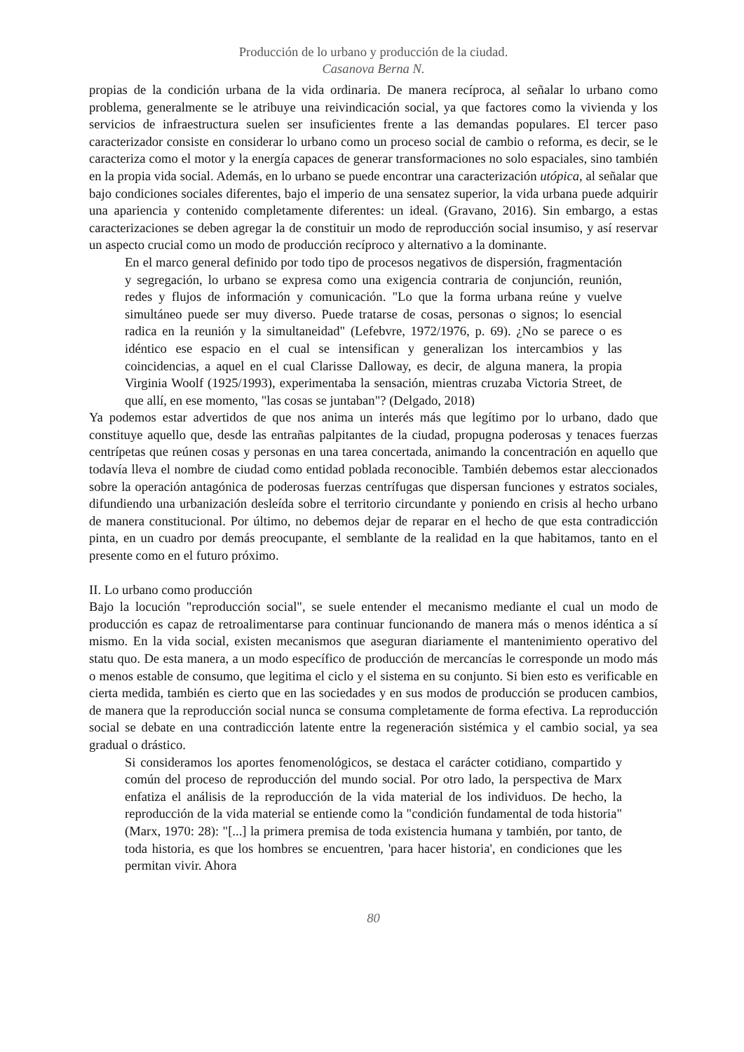Producción de lo urbano y producción de la ciudad.
Casanova Berna N.
propias de la condición urbana de la vida ordinaria. De manera recíproca, al señalar lo urbano como problema, generalmente se le atribuye una reivindicación social, ya que factores como la vivienda y los servicios de infraestructura suelen ser insuficientes frente a las demandas populares. El tercer paso caracterizador consiste en considerar lo urbano como un proceso social de cambio o reforma, es decir, se le caracteriza como el motor y la energía capaces de generar transformaciones no solo espaciales, sino también en la propia vida social. Además, en lo urbano se puede encontrar una caracterización utópica, al señalar que bajo condiciones sociales diferentes, bajo el imperio de una sensatez superior, la vida urbana puede adquirir una apariencia y contenido completamente diferentes: un ideal. (Gravano, 2016). Sin embargo, a estas caracterizaciones se deben agregar la de constituir un modo de reproducción social insumiso, y así reservar un aspecto crucial como un modo de producción recíproco y alternativo a la dominante.
En el marco general definido por todo tipo de procesos negativos de dispersión, fragmentación y segregación, lo urbano se expresa como una exigencia contraria de conjunción, reunión, redes y flujos de información y comunicación. "Lo que la forma urbana reúne y vuelve simultáneo puede ser muy diverso. Puede tratarse de cosas, personas o signos; lo esencial radica en la reunión y la simultaneidad" (Lefebvre, 1972/1976, p. 69). ¿No se parece o es idéntico ese espacio en el cual se intensifican y generalizan los intercambios y las coincidencias, a aquel en el cual Clarisse Dalloway, es decir, de alguna manera, la propia Virginia Woolf (1925/1993), experimentaba la sensación, mientras cruzaba Victoria Street, de que allí, en ese momento, "las cosas se juntaban"? (Delgado, 2018)
Ya podemos estar advertidos de que nos anima un interés más que legítimo por lo urbano, dado que constituye aquello que, desde las entrañas palpitantes de la ciudad, propugna poderosas y tenaces fuerzas centrípetas que reúnen cosas y personas en una tarea concertada, animando la concentración en aquello que todavía lleva el nombre de ciudad como entidad poblada reconocible. También debemos estar aleccionados sobre la operación antagónica de poderosas fuerzas centrífugas que dispersan funciones y estratos sociales, difundiendo una urbanización desleída sobre el territorio circundante y poniendo en crisis al hecho urbano de manera constitucional. Por último, no debemos dejar de reparar en el hecho de que esta contradicción pinta, en un cuadro por demás preocupante, el semblante de la realidad en la que habitamos, tanto en el presente como en el futuro próximo.
II. Lo urbano como producción
Bajo la locución "reproducción social", se suele entender el mecanismo mediante el cual un modo de producción es capaz de retroalimentarse para continuar funcionando de manera más o menos idéntica a sí mismo. En la vida social, existen mecanismos que aseguran diariamente el mantenimiento operativo del statu quo. De esta manera, a un modo específico de producción de mercancías le corresponde un modo más o menos estable de consumo, que legitima el ciclo y el sistema en su conjunto. Si bien esto es verificable en cierta medida, también es cierto que en las sociedades y en sus modos de producción se producen cambios, de manera que la reproducción social nunca se consuma completamente de forma efectiva. La reproducción social se debate en una contradicción latente entre la regeneración sistémica y el cambio social, ya sea gradual o drástico.
Si consideramos los aportes fenomenológicos, se destaca el carácter cotidiano, compartido y común del proceso de reproducción del mundo social. Por otro lado, la perspectiva de Marx enfatiza el análisis de la reproducción de la vida material de los individuos. De hecho, la reproducción de la vida material se entiende como la "condición fundamental de toda historia" (Marx, 1970: 28): "[...] la primera premisa de toda existencia humana y también, por tanto, de toda historia, es que los hombres se encuentren, 'para hacer historia', en condiciones que les permitan vivir. Ahora
80